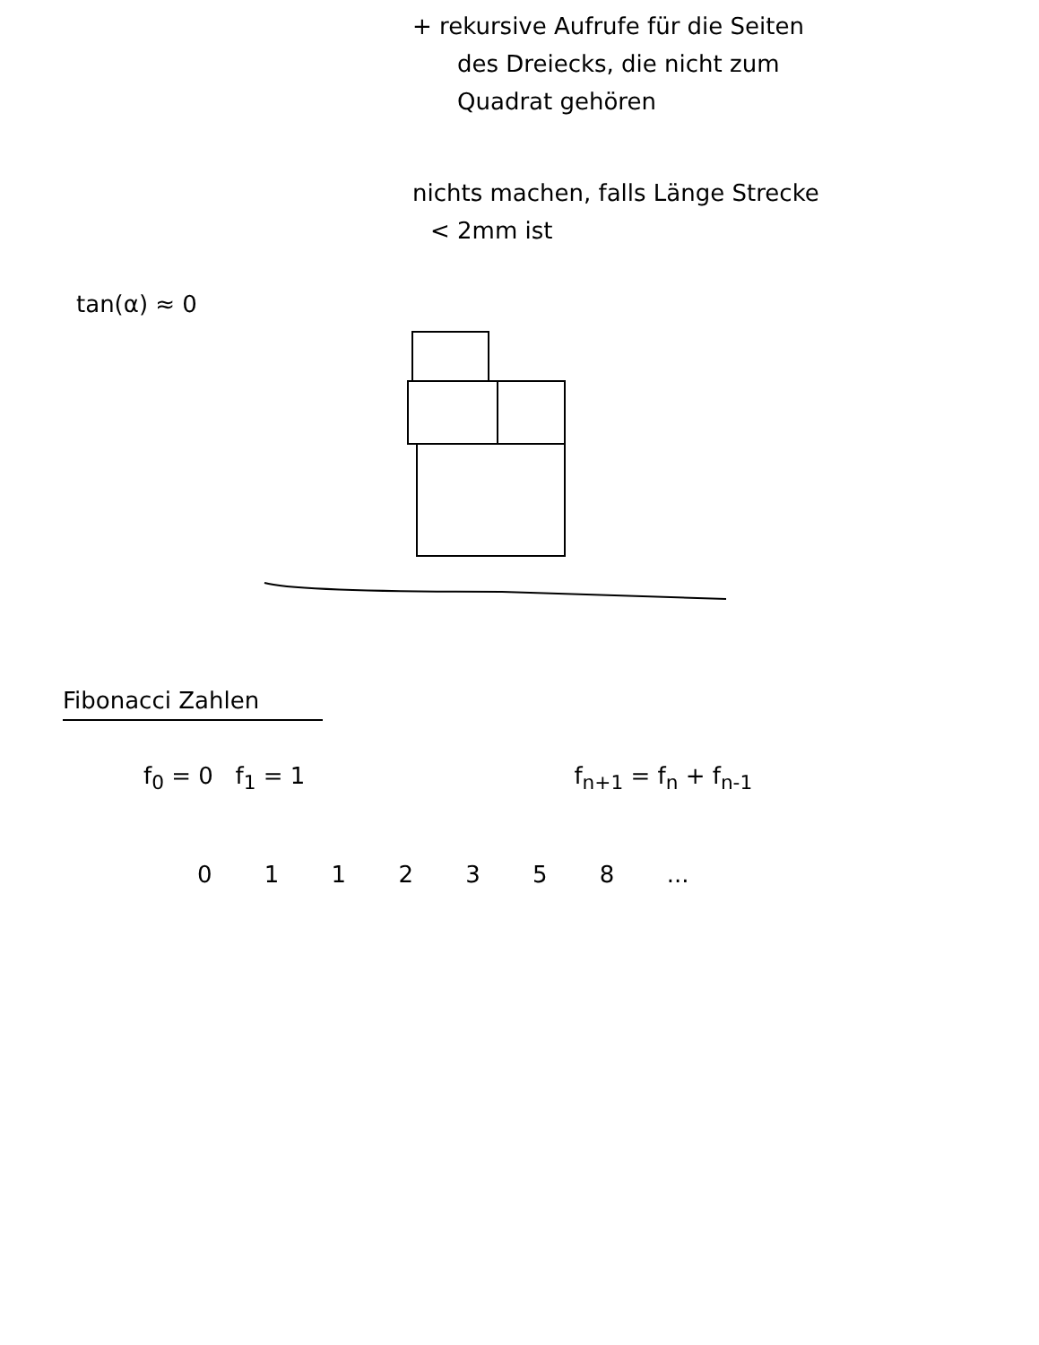+ rekursive Aufrufe für die Seiten
des Dreiecks, die nicht zum
Quadrat gehören
nichts machen, falls Länge Strecke
< 2mm ist
tan(α) ≈ 0
Fibonacci Zahlen
f<sub>0</sub> = 0 f<sub>1</sub> = 1 f<sub>n+1</sub> = f<sub>n</sub> + f<sub>n-1</sub>
0 1 1 2 3 5 8 ...